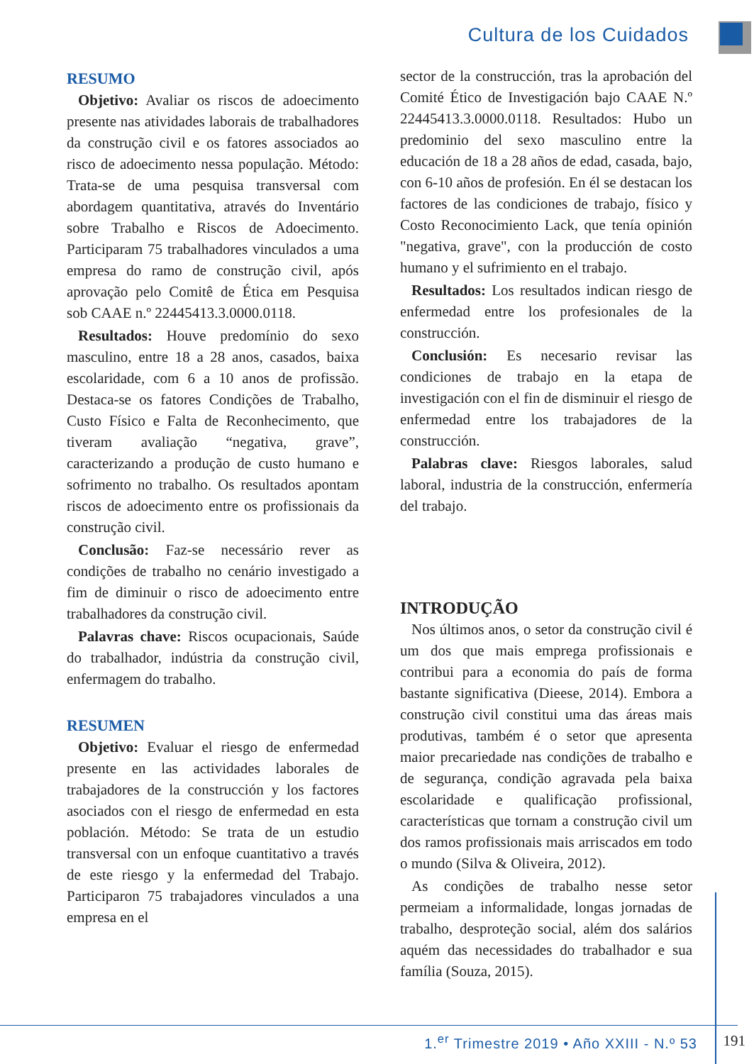Cultura de los Cuidados
RESUMO
Objetivo: Avaliar os riscos de adoecimento presente nas atividades laborais de trabalhadores da construção civil e os fatores associados ao risco de adoecimento nessa população. Método: Trata-se de uma pesquisa transversal com abordagem quantitativa, através do Inventário sobre Trabalho e Riscos de Adoecimento. Participaram 75 trabalhadores vinculados a uma empresa do ramo de construção civil, após aprovação pelo Comitê de Ética em Pesquisa sob CAAE n.º 22445413.3.0000.0118.
Resultados: Houve predomínio do sexo masculino, entre 18 a 28 anos, casados, baixa escolaridade, com 6 a 10 anos de profissão. Destaca-se os fatores Condições de Trabalho, Custo Físico e Falta de Reconhecimento, que tiveram avaliação “negativa, grave”, caracterizando a produção de custo humano e sofrimento no trabalho. Os resultados apontam riscos de adoecimento entre os profissionais da construção civil.
Conclusão: Faz-se necessário rever as condições de trabalho no cenário investigado a fim de diminuir o risco de adoecimento entre trabalhadores da construção civil.
Palavras chave: Riscos ocupacionais, Saúde do trabalhador, indústria da construção civil, enfermagem do trabalho.
RESUMEN
Objetivo: Evaluar el riesgo de enfermedad presente en las actividades laborales de trabajadores de la construcción y los factores asociados con el riesgo de enfermedad en esta población. Método: Se trata de un estudio transversal con un enfoque cuantitativo a través de este riesgo y la enfermedad del Trabajo. Participaron 75 trabajadores vinculados a una empresa en el
sector de la construcción, tras la aprobación del Comité Ético de Investigación bajo CAAE N.º 22445413.3.0000.0118. Resultados: Hubo un predominio del sexo masculino entre la educación de 18 a 28 años de edad, casada, bajo, con 6-10 años de profesión. En él se destacan los factores de las condiciones de trabajo, físico y Costo Reconocimiento Lack, que tenía opinión "negativa, grave", con la producción de costo humano y el sufrimiento en el trabajo.
Resultados: Los resultados indican riesgo de enfermedad entre los profesionales de la construcción.
Conclusión: Es necesario revisar las condiciones de trabajo en la etapa de investigación con el fin de disminuir el riesgo de enfermedad entre los trabajadores de la construcción.
Palabras clave: Riesgos laborales, salud laboral, industria de la construcción, enfermería del trabajo.
INTRODUÇÃO
Nos últimos anos, o setor da construção civil é um dos que mais emprega profissionais e contribui para a economia do país de forma bastante significativa (Dieese, 2014). Embora a construção civil constitui uma das áreas mais produtivas, também é o setor que apresenta maior precariedade nas condições de trabalho e de segurança, condição agravada pela baixa escolaridade e qualificação profissional, características que tornam a construção civil um dos ramos profissionais mais arriscados em todo o mundo (Silva & Oliveira, 2012).
As condições de trabalho nesse setor permeiam a informalidade, longas jornadas de trabalho, desproteção social, além dos salários aquém das necessidades do trabalhador e sua família (Souza, 2015).
1.<sup>er</sup> Trimestre 2019 • Año XXIII - N.º 53
191